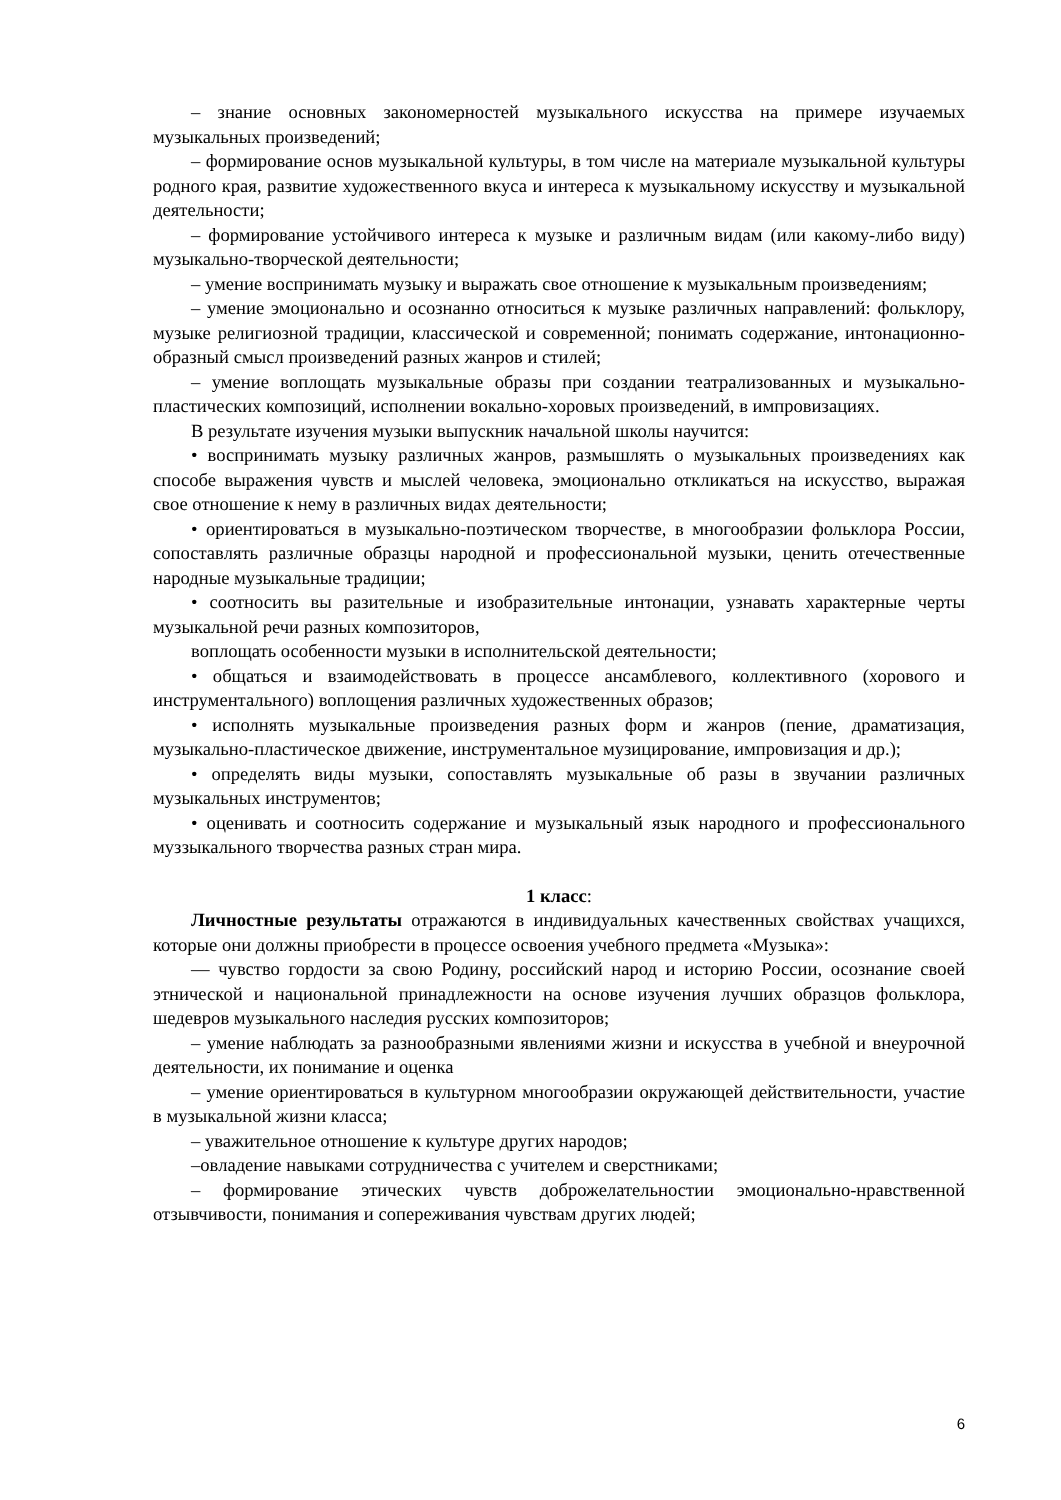– знание основных закономерностей музыкального искусства на примере изучаемых музыкальных произведений;
– формирование основ музыкальной культуры, в том числе на материале музыкальной культуры родного края, развитие художественного вкуса и интереса к музыкальному искусству и музыкальной деятельности;
– формирование устойчивого интереса к музыке и различным видам (или какому-либо виду) музыкально-творческой деятельности;
– умение воспринимать музыку и выражать свое отношение к музыкальным произведениям;
– умение эмоционально и осознанно относиться к музыке различных направлений: фольклору, музыке религиозной традиции, классической и современной; понимать содержание, интонационно-образный смысл произведений разных жанров и стилей;
– умение воплощать музыкальные образы при создании театрализованных и музыкально-пластических композиций, исполнении вокально-хоровых произведений, в импровизациях.
В результате изучения музыки выпускник начальной школы научится:
• воспринимать музыку различных жанров, размышлять о музыкальных произведениях как способе выражения чувств и мыслей человека, эмоционально откликаться на искусство, выражая свое отношение к нему в различных видах деятельности;
• ориентироваться в музыкально-поэтическом творчестве, в многообразии фольклора России, сопоставлять различные образцы народной и профессиональной музыки, ценить отечественные народные музыкальные традиции;
• соотносить вы разительные и изобразительные интонации, узнавать характерные черты музыкальной речи разных композиторов,
воплощать особенности музыки в исполнительской деятельности;
• общаться и взаимодействовать в процессе ансамблевого, коллективного (хорового и инструментального) воплощения различных художественных образов;
• исполнять музыкальные произведения разных форм и жанров (пение, драматизация, музыкально-пластическое движение, инструментальное музицирование, импровизация и др.);
• определять виды музыки, сопоставлять музыкальные об разы в звучании различных музыкальных инструментов;
• оценивать и соотносить содержание и музыкальный язык народного и профессионального муззыкального творчества разных стран мира.
1 класс:
Личностные результаты отражаются в индивидуальных качественных свойствах учащихся, которые они должны приобрести в процессе освоения учебного предмета «Музыка»:
— чувство гордости за свою Родину, российский народ и историю России, осознание своей этнической и национальной принадлежности на основе изучения лучших образцов фольклора, шедевров музыкального наследия русских композиторов;
– умение наблюдать за разнообразными явлениями жизни и искусства в учебной и внеурочной деятельности, их понимание и оценка
– умение ориентироваться в культурном многообразии окружающей действительности, участие в музыкальной жизни класса;
– уважительное отношение к культуре других народов;
–овладение навыками сотрудничества с учителем и сверстниками;
– формирование этических чувств доброжелательностии эмоционально-нравственной отзывчивости, понимания и сопереживания чувствам других людей;
6